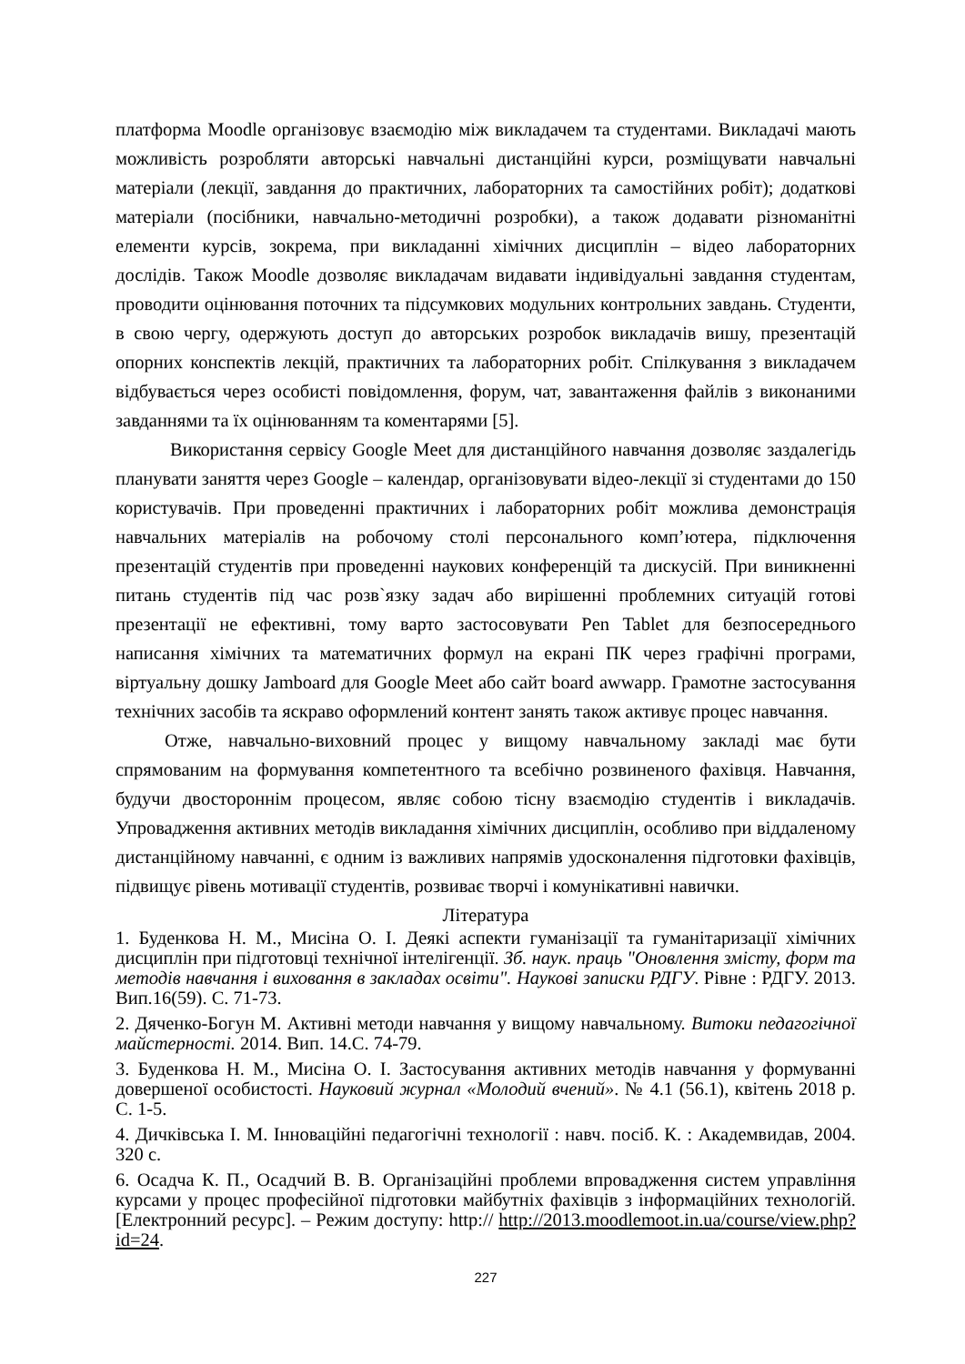платформа Moodle організовує взаємодію між викладачем та студентами. Викладачі мають можливість розробляти авторські навчальні дистанційні курси, розміщувати навчальні матеріали (лекції, завдання до практичних, лабораторних та самостійних робіт); додаткові матеріали (посібники, навчально-методичні розробки), а також додавати різноманітні елементи курсів, зокрема, при викладанні хімічних дисциплін – відео лабораторних дослідів. Також Moodle дозволяє викладачам видавати індивідуальні завдання студентам, проводити оцінювання поточних та підсумкових модульних контрольних завдань. Студенти, в свою чергу, одержують доступ до авторських розробок викладачів вишу, презентацій опорних конспектів лекцій, практичних та лабораторних робіт. Спілкування з викладачем відбувається через особисті повідомлення, форум, чат, завантаження файлів з виконаними завданнями та їх оцінюванням та коментарями [5].
Використання сервісу Google Meet для дистанційного навчання дозволяє заздалегідь планувати заняття через Google – календар, організовувати відео-лекції зі студентами до 150 користувачів. При проведенні практичних і лабораторних робіт можлива демонстрація навчальних матеріалів на робочому столі персонального комп’ютера, підключення презентацій студентів при проведенні наукових конференцій та дискусій. При виникненні питань студентів під час розв`язку задач або вирішенні проблемних ситуацій готові презентації не ефективні, тому варто застосовувати Pen Tablet для безпосереднього написання хімічних та математичних формул на екрані ПК через графічні програми, віртуальну дошку Jamboard для Google Meet або сайт board awwapp. Грамотне застосування технічних засобів та яскраво оформлений контент занять також активує процес навчання.
Отже, навчально-виховний процес у вищому навчальному закладі має бути спрямованим на формування компетентного та всебічно розвиненого фахівця. Навчання, будучи двостороннім процесом, являє собою тісну взаємодію студентів і викладачів. Упровадження активних методів викладання хімічних дисциплін, особливо при віддаленому дистанційному навчанні, є одним із важливих напрямів удосконалення підготовки фахівців, підвищує рівень мотивації студентів, розвиває творчі і комунікативні навички.
Література
1. Буденкова Н. М., Мисіна О. І. Деякі аспекти гуманізації та гуманітаризації хімічних дисциплін при підготовці технічної інтелігенції. Зб. наук. праць "Оновлення змісту, форм та методів навчання і виховання в закладах освіти". Наукові записки РДГУ. Рівне : РДГУ. 2013. Вип.16(59). С. 71-73.
2. Дяченко-Богун М. Активні методи навчання у вищому навчальному. Витоки педагогічної майстерності. 2014. Вип. 14.С. 74-79.
3. Буденкова Н. М., Мисіна О. І. Застосування активних методів навчання у формуванні довершеної особистості. Науковий журнал «Молодий вчений». № 4.1 (56.1), квітень 2018 р. С. 1-5.
4. Дичківська І. М. Інноваційні педагогічні технології : навч. посіб. К. : Академвидав, 2004. 320 с.
6. Осадча К. П., Осадчий В. В. Організаційні проблеми впровадження систем управління курсами у процес професійної підготовки майбутніх фахівців з інформаційних технологій. [Електронний ресурс]. – Режим доступу: http:// http://2013.moodlemoot.in.ua/course/view.php?id=24.
227